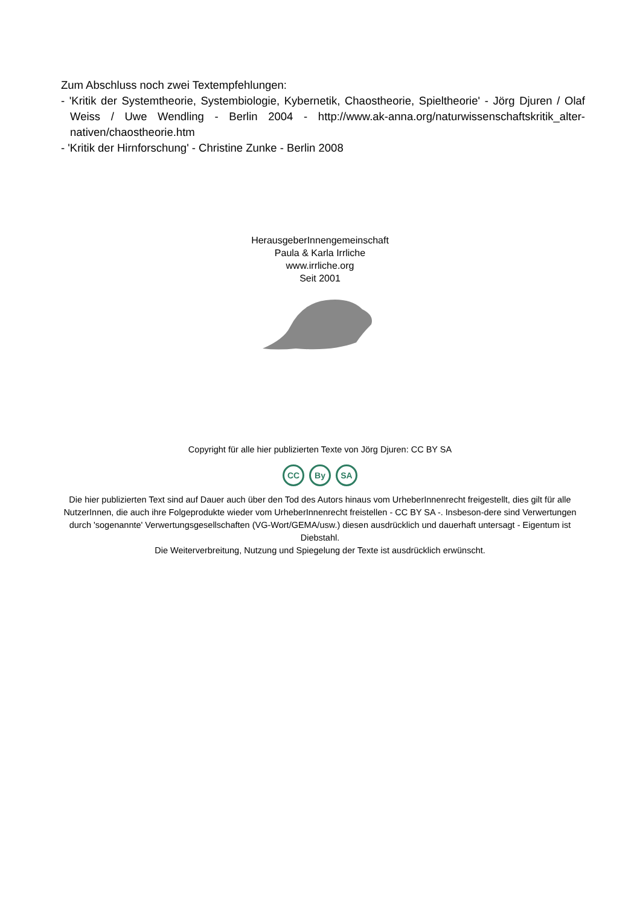Zum Abschluss noch zwei Textempfehlungen:
- 'Kritik der Systemtheorie, Systembiologie, Kybernetik, Chaostheorie, Spieltheorie' - Jörg Djuren / Olaf Weiss / Uwe Wendling - Berlin 2004 - http://www.ak-anna.org/naturwissenschaftskritik_alter-nativen/chaostheorie.htm
- 'Kritik der Hirnforschung' - Christine Zunke - Berlin 2008
HerausgeberInnengemeinschaft
Paula & Karla Irrliche
www.irrliche.org
Seit 2001
Copyright für alle hier publizierten Texte von Jörg Djuren: CC BY SA
CC By SA
Die hier publizierten Text sind auf Dauer auch über den Tod des Autors hinaus vom UrheberInnenrecht freigestellt, dies gilt für alle NutzerInnen, die auch ihre Folgeprodukte wieder vom UrheberInnenrecht freistellen - CC BY SA -. Insbeson-dere sind Verwertungen durch 'sogenannte' Verwertungsgesellschaften (VG-Wort/GEMA/usw.) diesen ausdrücklich und dauerhaft untersagt - Eigentum ist Diebstahl.
Die Weiterverbreitung, Nutzung und Spiegelung der Texte ist ausdrücklich erwünscht.